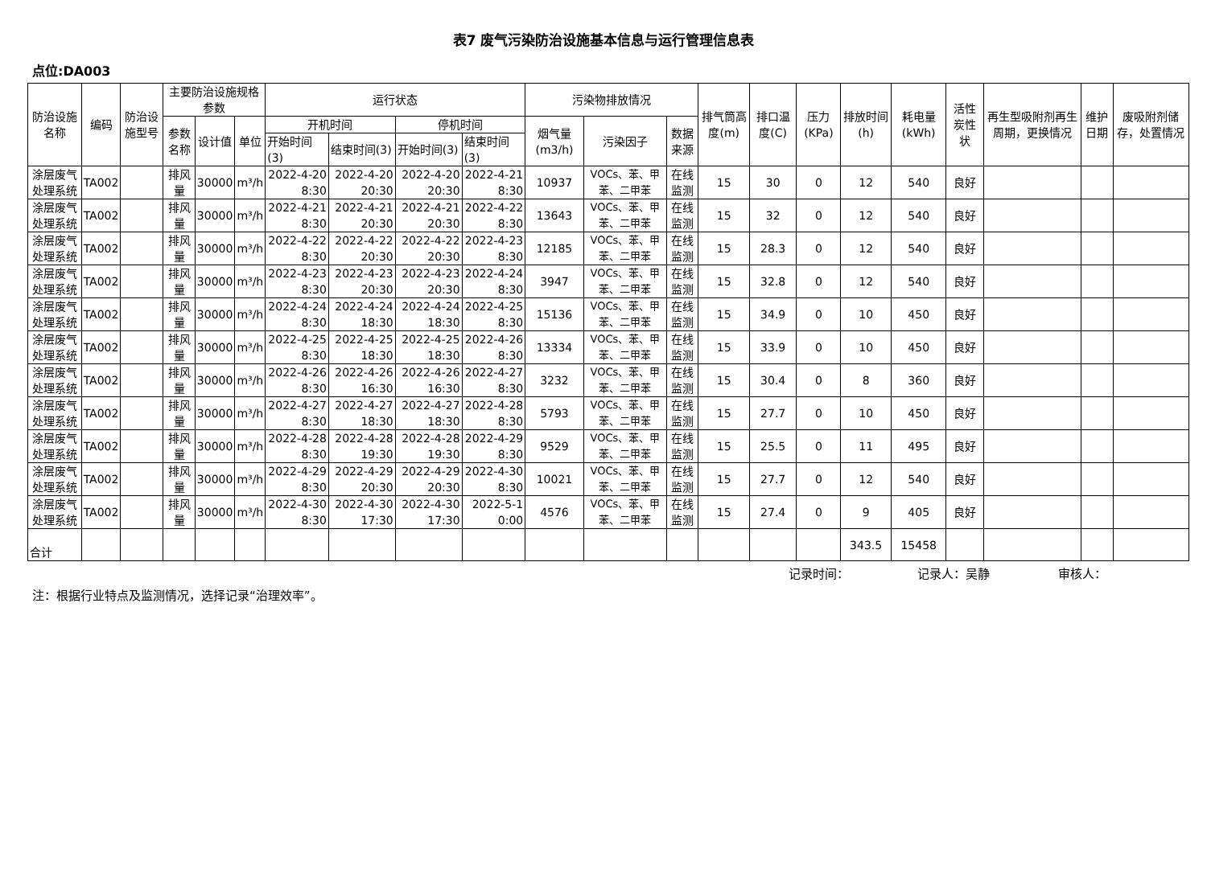表7 废气污染防治设施基本信息与运行管理信息表
点位:DA003
| 防治设施名称 | 编码 | 防治设施型号 | 主要防治设施规格参数 | | | 运行状态 | | | | 污染物排放情况 | | | 排气筒高度(m) | 排口温度(C) | 压力(KPa) | 排放时间(h) | 耗电量(kWh) | 活性炭性状 | 再生型吸附剂再生周期，更换情况 | 维护日期 | 废吸附剂储存，处置情况 |
| --- | --- | --- | --- | --- | --- | --- | --- | --- | --- | --- | --- | --- | --- | --- | --- | --- | --- | --- | --- | --- | --- |
| | | | 参数名称 | 设计值 | 单位 | 开机时间 | | 停机时间 | | 烟气量(m3/h) | 污染因子 | 数据来源 | | | | | | | | | |
| | | | | | | 开始时间(3) | 结束时间(3) | 开始时间(3) | 结束时间(3) | | | | | | | | | | | | |
| 涂层废气处理系统 | TA002 | | 排风量 | 30000 | m³/h | 2022-4-20 8:30 | 2022-4-20 20:30 | 2022-4-20 20:30 | 2022-4-21 8:30 | 10937 | VOCs、苯、甲苯、二甲苯 | 在线监测 | 15 | 30 | 0 | 12 | 540 | 良好 | | | |
| 涂层废气处理系统 | TA002 | | 排风量 | 30000 | m³/h | 2022-4-21 8:30 | 2022-4-21 20:30 | 2022-4-21 20:30 | 2022-4-22 8:30 | 13643 | VOCs、苯、甲苯、二甲苯 | 在线监测 | 15 | 32 | 0 | 12 | 540 | 良好 | | | |
| 涂层废气处理系统 | TA002 | | 排风量 | 30000 | m³/h | 2022-4-22 8:30 | 2022-4-22 20:30 | 2022-4-22 20:30 | 2022-4-23 8:30 | 12185 | VOCs、苯、甲苯、二甲苯 | 在线监测 | 15 | 28.3 | 0 | 12 | 540 | 良好 | | | |
| 涂层废气处理系统 | TA002 | | 排风量 | 30000 | m³/h | 2022-4-23 8:30 | 2022-4-23 20:30 | 2022-4-23 20:30 | 2022-4-24 8:30 | 3947 | VOCs、苯、甲苯、二甲苯 | 在线监测 | 15 | 32.8 | 0 | 12 | 540 | 良好 | | | |
| 涂层废气处理系统 | TA002 | | 排风量 | 30000 | m³/h | 2022-4-24 8:30 | 2022-4-24 18:30 | 2022-4-24 18:30 | 2022-4-25 8:30 | 15136 | VOCs、苯、甲苯、二甲苯 | 在线监测 | 15 | 34.9 | 0 | 10 | 450 | 良好 | | | |
| 涂层废气处理系统 | TA002 | | 排风量 | 30000 | m³/h | 2022-4-25 8:30 | 2022-4-25 18:30 | 2022-4-25 18:30 | 2022-4-26 8:30 | 13334 | VOCs、苯、甲苯、二甲苯 | 在线监测 | 15 | 33.9 | 0 | 10 | 450 | 良好 | | | |
| 涂层废气处理系统 | TA002 | | 排风量 | 30000 | m³/h | 2022-4-26 8:30 | 2022-4-26 16:30 | 2022-4-26 16:30 | 2022-4-27 8:30 | 3232 | VOCs、苯、甲苯、二甲苯 | 在线监测 | 15 | 30.4 | 0 | 8 | 360 | 良好 | | | |
| 涂层废气处理系统 | TA002 | | 排风量 | 30000 | m³/h | 2022-4-27 8:30 | 2022-4-27 18:30 | 2022-4-27 18:30 | 2022-4-28 8:30 | 5793 | VOCs、苯、甲苯、二甲苯 | 在线监测 | 15 | 27.7 | 0 | 10 | 450 | 良好 | | | |
| 涂层废气处理系统 | TA002 | | 排风量 | 30000 | m³/h | 2022-4-28 8:30 | 2022-4-28 19:30 | 2022-4-28 19:30 | 2022-4-29 8:30 | 9529 | VOCs、苯、甲苯、二甲苯 | 在线监测 | 15 | 25.5 | 0 | 11 | 495 | 良好 | | | |
| 涂层废气处理系统 | TA002 | | 排风量 | 30000 | m³/h | 2022-4-29 8:30 | 2022-4-29 20:30 | 2022-4-29 20:30 | 2022-4-30 8:30 | 10021 | VOCs、苯、甲苯、二甲苯 | 在线监测 | 15 | 27.7 | 0 | 12 | 540 | 良好 | | | |
| 涂层废气处理系统 | TA002 | | 排风量 | 30000 | m³/h | 2022-4-30 8:30 | 2022-4-30 17:30 | 2022-4-30 17:30 | 2022-5-1 0:00 | 4576 | VOCs、苯、甲苯、二甲苯 | 在线监测 | 15 | 27.4 | 0 | 9 | 405 | 良好 | | | |
| 合计 | | | | | | | | | | | | | | | | 343.5 | 15458 | | | | |
记录时间： 记录人：吴静 审核人：
注：根据行业特点及监测情况，选择记录“治理效率”。